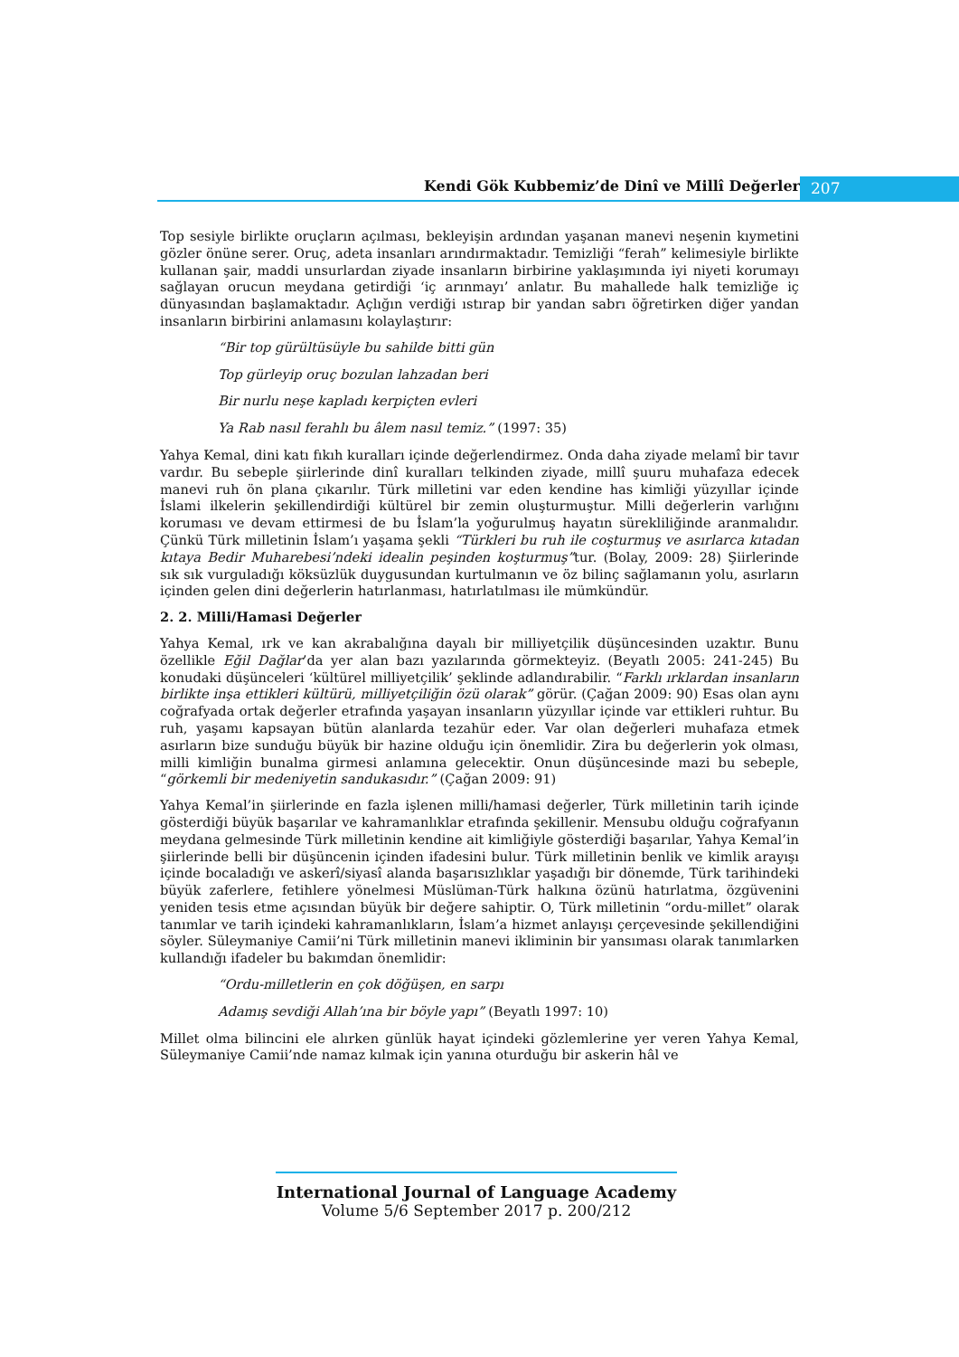Kendi Gök Kubbemiz’de Dinî ve Millî Değerler 207
Top sesiyle birlikte oruçların açılması, bekleyişin ardından yaşanan manevi neşenin kıymetini gözler önüne serer. Oruç, adeta insanları arındırmaktadır. Temizliği “ferah” kelimesiyle birlikte kullanan şair, maddi unsurlardan ziyade insanların birbirine yaklaşımında iyi niyeti korumayı sağlayan orucun meydana getirdiği ‘iç arınmayı’ anlatır. Bu mahallede halk temizliğe iç dünyasından başlamaktadır. Açlığın verdiği ıstırap bir yandan sabrı öğretirken diğer yandan insanların birbirini anlamasını kolaylaştırır:
“Bir top gürültüsüyle bu sahilde bitti gün
Top gürleyip oruç bozulan lahzadan beri
Bir nurlu neşe kapladı kerpiçten evleri
Ya Rab nasıl ferahlı bu âlem nasıl temiz.” (1997: 35)
Yahya Kemal, dini katı fıkıh kuralları içinde değerlendirmez. Onda daha ziyade melamî bir tavır vardır. Bu sebeple şiirlerinde dinî kuralları telkinden ziyade, millî şuuru muhafaza edecek manevi ruh ön plana çıkarılır. Türk milletini var eden kendine has kimliği yüzyıllar içinde İslami ilkelerin şekillendirdiği kültürel bir zemin oluşturmuştur. Milli değerlerin varlığını koruması ve devam ettirmesi de bu İslam’la yoğurulmuş hayatın sürekliliğinde aranmalıdır. Çünkü Türk milletinin İslam’ı yaşama şekli “Türkleri bu ruh ile coşturmuş ve asırlarca kıtadan kıtaya Bedir Muharebesi’ndeki idealin peşinden koşturmuş”tur. (Bolay, 2009: 28) Şiirlerinde sık sık vurguladığı köksüzlük duygusundan kurtulmanın ve öz bilinç sağlamanın yolu, asırların içinden gelen dini değerlerin hatırlanması, hatırlatılması ile mümkündür.
2. 2. Milli/Hamasi Değerler
Yahya Kemal, ırk ve kan akrabalığına dayalı bir milliyetçilik düşüncesinden uzaktır. Bunu özellikle Eğil Dağlar’da yer alan bazı yazılarında görmekteyiz. (Beyatlı 2005: 241-245) Bu konudaki düşünceleri ‘kültürel milliyetçilik’ şeklinde adlandırabilir. “Farklı ırklardan insanların birlikte inşa ettikleri kültürü, milliyetçiliğin özü olarak” görür. (Çağan 2009: 90) Esas olan aynı coğrafyada ortak değerler etrafında yaşayan insanların yüzyıllar içinde var ettikleri ruhtur. Bu ruh, yaşamı kapsayan bütün alanlarda tezahür eder. Var olan değerleri muhafaza etmek asırların bize sunduğu büyük bir hazine olduğu için önemlidir. Zira bu değerlerin yok olması, milli kimliğin bunalma girmesi anlamına gelecektir. Onun düşüncesinde mazi bu sebeple, “görkemli bir medeniyetin sandukasıdır.” (Çağan 2009: 91)
Yahya Kemal’in şiirlerinde en fazla işlenen milli/hamasi değerler, Türk milletinin tarih içinde gösterdiği büyük başarılar ve kahramanlıklar etrafında şekillenir. Mensubu olduğu coğrafyanın meydana gelmesinde Türk milletinin kendine ait kimliğiyle gösterdiği başarılar, Yahya Kemal’in şiirlerinde belli bir düşüncenin içinden ifadesini bulur. Türk milletinin benlik ve kimlik arayışı içinde bocaladığı ve askerî/siyasî alanda başarısızlıklar yaşadığı bir dönemde, Türk tarihindeki büyük zaferlere, fetihlere yönelmesi Müslüman-Türk halkına özünü hatırlatma, özgüvenini yeniden tesis etme açısından büyük bir değere sahiptir. O, Türk milletinin “ordu-millet” olarak tanımlar ve tarih içindeki kahramanlıkların, İslam’a hizmet anlayışı çerçevesinde şekillendiğini söyler. Süleymaniye Camii’ni Türk milletinin manevi ikliminin bir yansıması olarak tanımlarken kullandığı ifadeler bu bakımdan önemlidir:
“Ordu-milletlerin en çok döğüşen, en sarpı
Adamış sevdiği Allah’ına bir böyle yapı” (Beyatlı 1997: 10)
Millet olma bilincini ele alırken günlük hayat içindeki gözlemlerine yer veren Yahya Kemal, Süleymaniye Camii’nde namaz kılmak için yanına oturduğu bir askerin hâl ve
International Journal of Language Academy
Volume 5/6 September 2017 p. 200/212